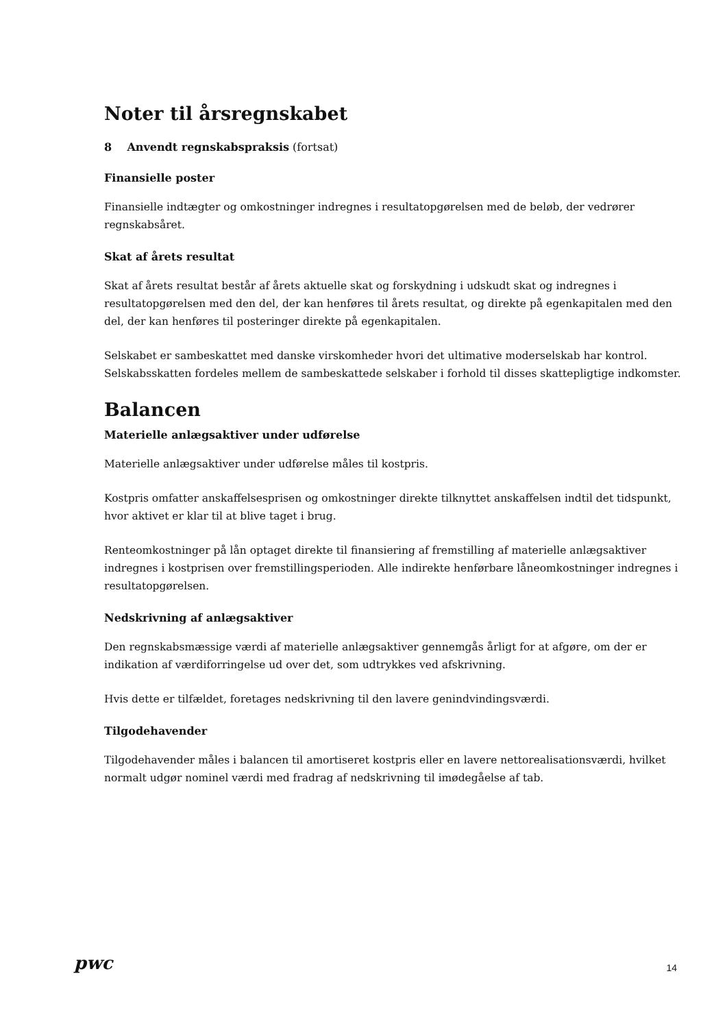Noter til årsregnskabet
8 Anvendt regnskabspraksis (fortsat)
Finansielle poster
Finansielle indtægter og omkostninger indregnes i resultatopgørelsen med de beløb, der vedrører regnskabsåret.
Skat af årets resultat
Skat af årets resultat består af årets aktuelle skat og forskydning i udskudt skat og indregnes i resultatopgørelsen med den del, der kan henføres til årets resultat, og direkte på egenkapitalen med den del, der kan henføres til posteringer direkte på egenkapitalen.
Selskabet er sambeskattet med danske virskomheder hvori det ultimative moderselskab har kontrol. Selskabsskatten fordeles mellem de sambeskattede selskaber i forhold til disses skattepligtige indkomster.
Balancen
Materielle anlægsaktiver under udførelse
Materielle anlægsaktiver under udførelse måles til kostpris.
Kostpris omfatter anskaffelsesprisen og omkostninger direkte tilknyttet anskaffelsen indtil det tidspunkt, hvor aktivet er klar til at blive taget i brug.
Renteomkostninger på lån optaget direkte til finansiering af fremstilling af materielle anlægsaktiver indregnes i kostprisen over fremstillingsperioden. Alle indirekte henførbare låneomkostninger indregnes i resultatopgørelsen.
Nedskrivning af anlægsaktiver
Den regnskabsmæssige værdi af materielle anlægsaktiver gennemgås årligt for at afgøre, om der er indikation af værdiforringelse ud over det, som udtrykkes ved afskrivning.
Hvis dette er tilfældet, foretages nedskrivning til den lavere genindvindingsværdi.
Tilgodehavender
Tilgodehavender måles i balancen til amortiseret kostpris eller en lavere nettorealisationsværdi, hvilket normalt udgør nominel værdi med fradrag af nedskrivning til imødegåelse af tab.
pwc
14